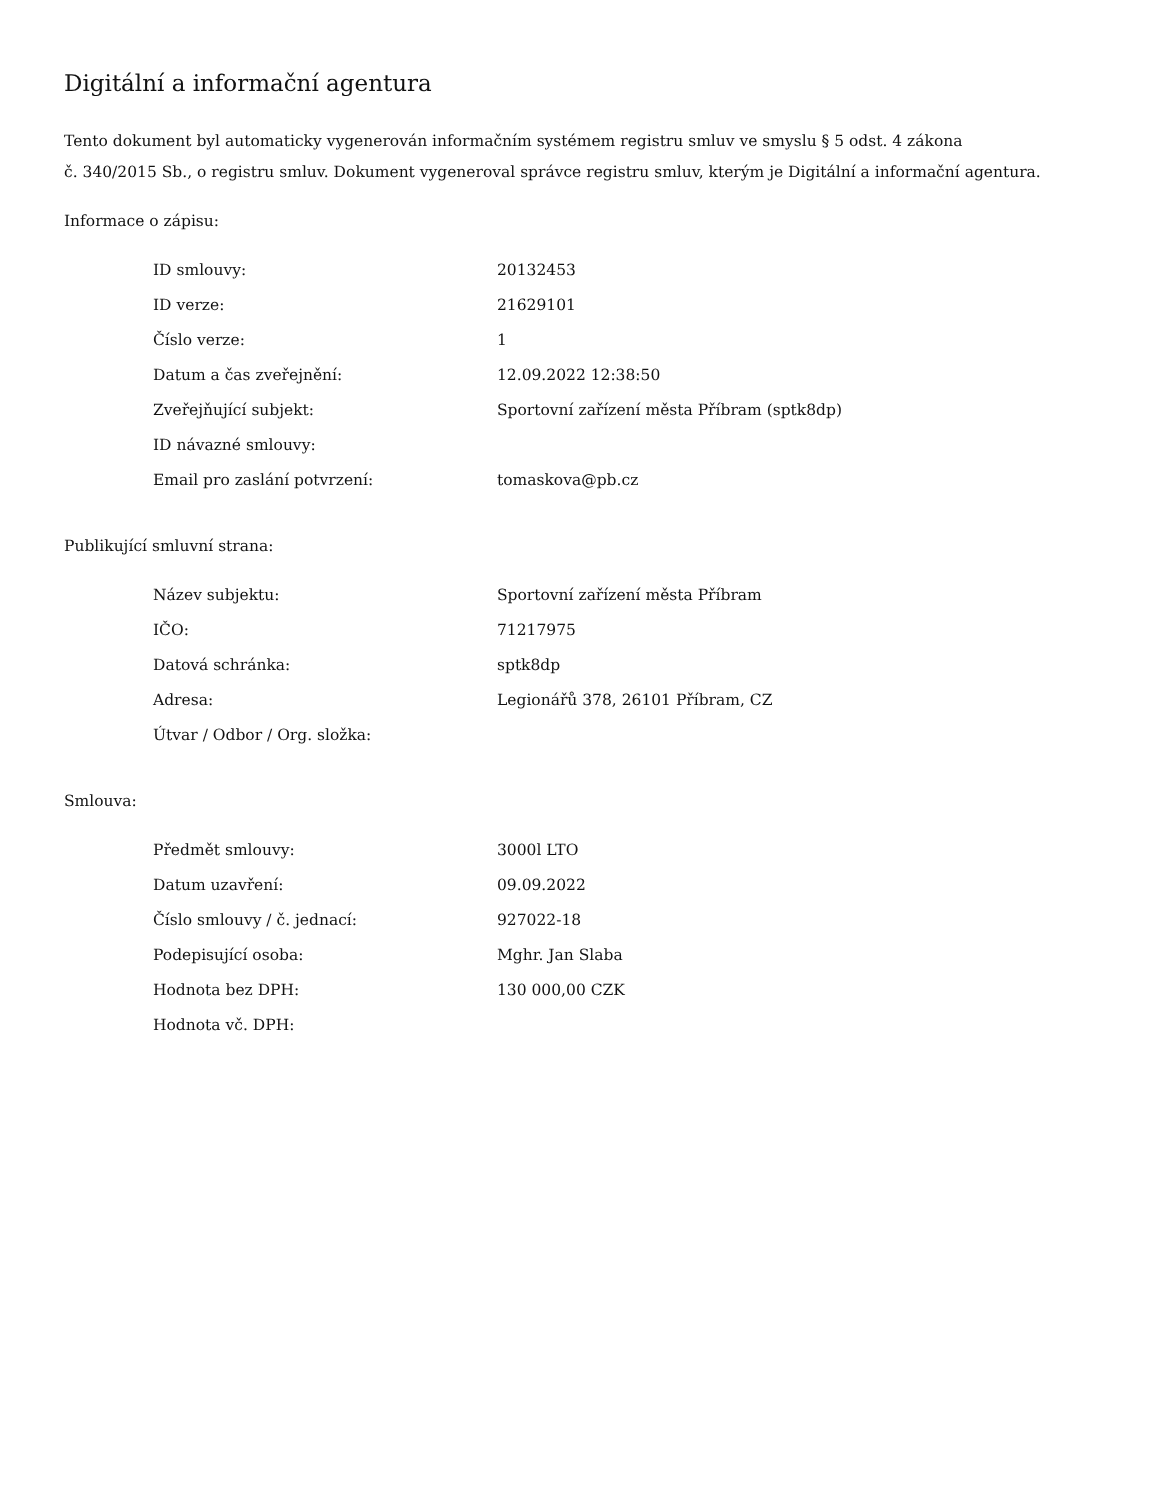Digitální a informační agentura
Tento dokument byl automaticky vygenerován informačním systémem registru smluv ve smyslu § 5 odst. 4 zákona
č. 340/2015 Sb., o registru smluv. Dokument vygeneroval správce registru smluv, kterým je Digitální a informační agentura.
Informace o zápisu:
| ID smlouvy: | 20132453 |
| ID verze: | 21629101 |
| Číslo verze: | 1 |
| Datum a čas zveřejnění: | 12.09.2022 12:38:50 |
| Zveřejňující subjekt: | Sportovní zařízení města Příbram (sptk8dp) |
| ID návazné smlouvy: | |
| Email pro zaslání potvrzení: | tomaskova@pb.cz |
Publikující smluvní strana:
| Název subjektu: | Sportovní zařízení města Příbram |
| IČO: | 71217975 |
| Datová schránka: | sptk8dp |
| Adresa: | Legionářů 378, 26101 Příbram, CZ |
| Útvar / Odbor / Org. složka: | |
Smlouva:
| Předmět smlouvy: | 3000l LTO |
| Datum uzavření: | 09.09.2022 |
| Číslo smlouvy / č. jednací: | 927022-18 |
| Podepisující osoba: | Mghr. Jan Slaba |
| Hodnota bez DPH: | 130 000,00 CZK |
| Hodnota vč. DPH: | |